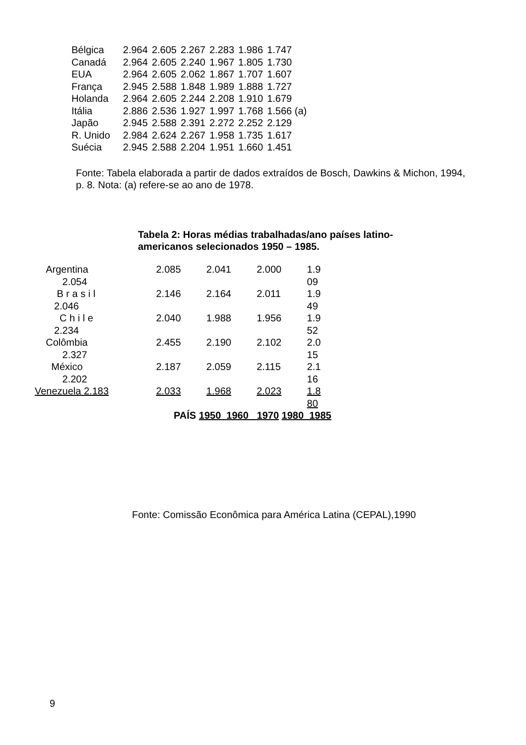| Bélgica | 2.964 | 2.605 | 2.267 | 2.283 | 1.986 | 1.747 |
| Canadá | 2.964 | 2.605 | 2.240 | 1.967 | 1.805 | 1.730 |
| EUA | 2.964 | 2.605 | 2.062 | 1.867 | 1.707 | 1.607 |
| França | 2.945 | 2.588 | 1.848 | 1.989 | 1.888 | 1.727 |
| Holanda | 2.964 | 2.605 | 2.244 | 2.208 | 1.910 | 1.679 |
| Itália | 2.886 | 2.536 | 1.927 | 1.997 | 1.768 | 1.566 (a) |
| Japão | 2.945 | 2.588 | 2.391 | 2.272 | 2.252 | 2.129 |
| R. Unido | 2.984 | 2.624 | 2.267 | 1.958 | 1.735 | 1.617 |
| Suécia | 2.945 | 2.588 | 2.204 | 1.951 | 1.660 | 1.451 |
Fonte: Tabela elaborada a partir de dados extraídos de Bosch, Dawkins & Michon, 1994, p. 8. Nota: (a) refere-se ao ano de 1978.
Tabela 2: Horas médias trabalhadas/ano países latino-
americanos selecionados 1950 – 1985.
| Argentina 2.054 | 2.085 | 2.041 | 2.000 | 1.9 09 |
| B r a s i l 2.046 | 2.146 | 2.164 | 2.011 | 1.9 49 |
| C h i l e 2.234 | 2.040 | 1.988 | 1.956 | 1.9 52 |
| Colômbia 2.327 | 2.455 | 2.190 | 2.102 | 2.0 15 |
| México 2.202 | 2.187 | 2.059 | 2.115 | 2.1 16 |
| Venezuela 2.183 | 2.033 | 1.968 | 2.023 | 1.8 80 |
| PAÍS 1950 1960 1970 1980 1985 | | | | |
Fonte: Comissão Econômica para América Latina (CEPAL),1990
9